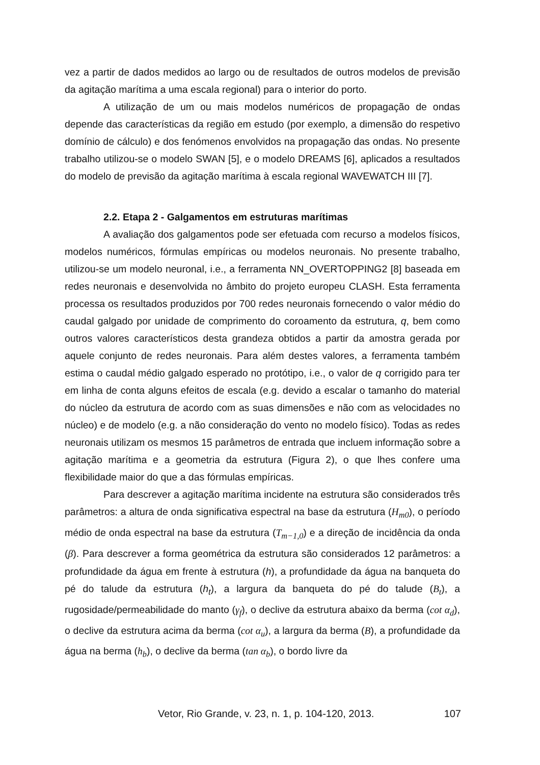vez a partir de dados medidos ao largo ou de resultados de outros modelos de previsão da agitação marítima a uma escala regional) para o interior do porto.
A utilização de um ou mais modelos numéricos de propagação de ondas depende das características da região em estudo (por exemplo, a dimensão do respetivo domínio de cálculo) e dos fenómenos envolvidos na propagação das ondas. No presente trabalho utilizou-se o modelo SWAN [5], e o modelo DREAMS [6], aplicados a resultados do modelo de previsão da agitação marítima à escala regional WAVEWATCH III [7].
2.2. Etapa 2 - Galgamentos em estruturas marítimas
A avaliação dos galgamentos pode ser efetuada com recurso a modelos físicos, modelos numéricos, fórmulas empíricas ou modelos neuronais. No presente trabalho, utilizou-se um modelo neuronal, i.e., a ferramenta NN_OVERTOPPING2 [8] baseada em redes neuronais e desenvolvida no âmbito do projeto europeu CLASH. Esta ferramenta processa os resultados produzidos por 700 redes neuronais fornecendo o valor médio do caudal galgado por unidade de comprimento do coroamento da estrutura, q, bem como outros valores característicos desta grandeza obtidos a partir da amostra gerada por aquele conjunto de redes neuronais. Para além destes valores, a ferramenta também estima o caudal médio galgado esperado no protótipo, i.e., o valor de q corrigido para ter em linha de conta alguns efeitos de escala (e.g. devido a escalar o tamanho do material do núcleo da estrutura de acordo com as suas dimensões e não com as velocidades no núcleo) e de modelo (e.g. a não consideração do vento no modelo físico). Todas as redes neuronais utilizam os mesmos 15 parâmetros de entrada que incluem informação sobre a agitação marítima e a geometria da estrutura (Figura 2), o que lhes confere uma flexibilidade maior do que a das fórmulas empíricas.
Para descrever a agitação marítima incidente na estrutura são considerados três parâmetros: a altura de onda significativa espectral na base da estrutura (H<sub>m0</sub>), o período médio de onda espectral na base da estrutura (T<sub>m−1,0</sub>) e a direção de incidência da onda (β). Para descrever a forma geométrica da estrutura são considerados 12 parâmetros: a profundidade da água em frente à estrutura (h), a profundidade da água na banqueta do pé do talude da estrutura (h<sub>t</sub>), a largura da banqueta do pé do talude (B<sub>t</sub>), a rugosidade/permeabilidade do manto (γ<sub>f</sub>), o declive da estrutura abaixo da berma (cot α<sub>d</sub>), o declive da estrutura acima da berma (cot α<sub>u</sub>), a largura da berma (B), a profundidade da água na berma (h<sub>b</sub>), o declive da berma (tan α<sub>b</sub>), o bordo livre da
Vetor, Rio Grande, v. 23, n. 1, p. 104-120, 2013. 107